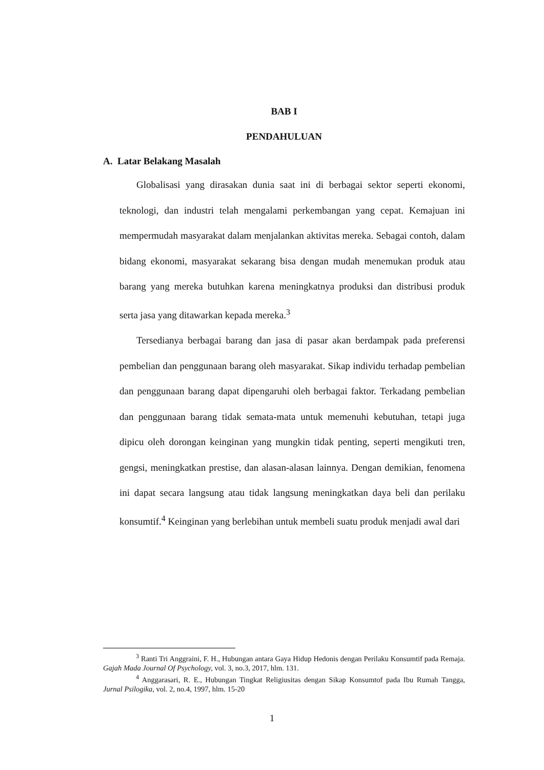BAB I
PENDAHULUAN
A. Latar Belakang Masalah
Globalisasi yang dirasakan dunia saat ini di berbagai sektor seperti ekonomi, teknologi, dan industri telah mengalami perkembangan yang cepat. Kemajuan ini mempermudah masyarakat dalam menjalankan aktivitas mereka. Sebagai contoh, dalam bidang ekonomi, masyarakat sekarang bisa dengan mudah menemukan produk atau barang yang mereka butuhkan karena meningkatnya produksi dan distribusi produk serta jasa yang ditawarkan kepada mereka.<sup>3</sup>
Tersedianya berbagai barang dan jasa di pasar akan berdampak pada preferensi pembelian dan penggunaan barang oleh masyarakat. Sikap individu terhadap pembelian dan penggunaan barang dapat dipengaruhi oleh berbagai faktor. Terkadang pembelian dan penggunaan barang tidak semata-mata untuk memenuhi kebutuhan, tetapi juga dipicu oleh dorongan keinginan yang mungkin tidak penting, seperti mengikuti tren, gengsi, meningkatkan prestise, dan alasan-alasan lainnya. Dengan demikian, fenomena ini dapat secara langsung atau tidak langsung meningkatkan daya beli dan perilaku konsumtif.<sup>4</sup> Keinginan yang berlebihan untuk membeli suatu produk menjadi awal dari
<sup>3</sup> Ranti Tri Anggraini, F. H., Hubungan antara Gaya Hidup Hedonis dengan Perilaku Konsumtif pada Remaja. Gajah Mada Journal Of Psychology, vol. 3, no.3, 2017, hlm. 131.
<sup>4</sup> Anggarasari, R. E., Hubungan Tingkat Religiusitas dengan Sikap Konsumtof pada Ibu Rumah Tangga, Jurnal Psilogika, vol. 2, no.4, 1997, hlm. 15-20
1